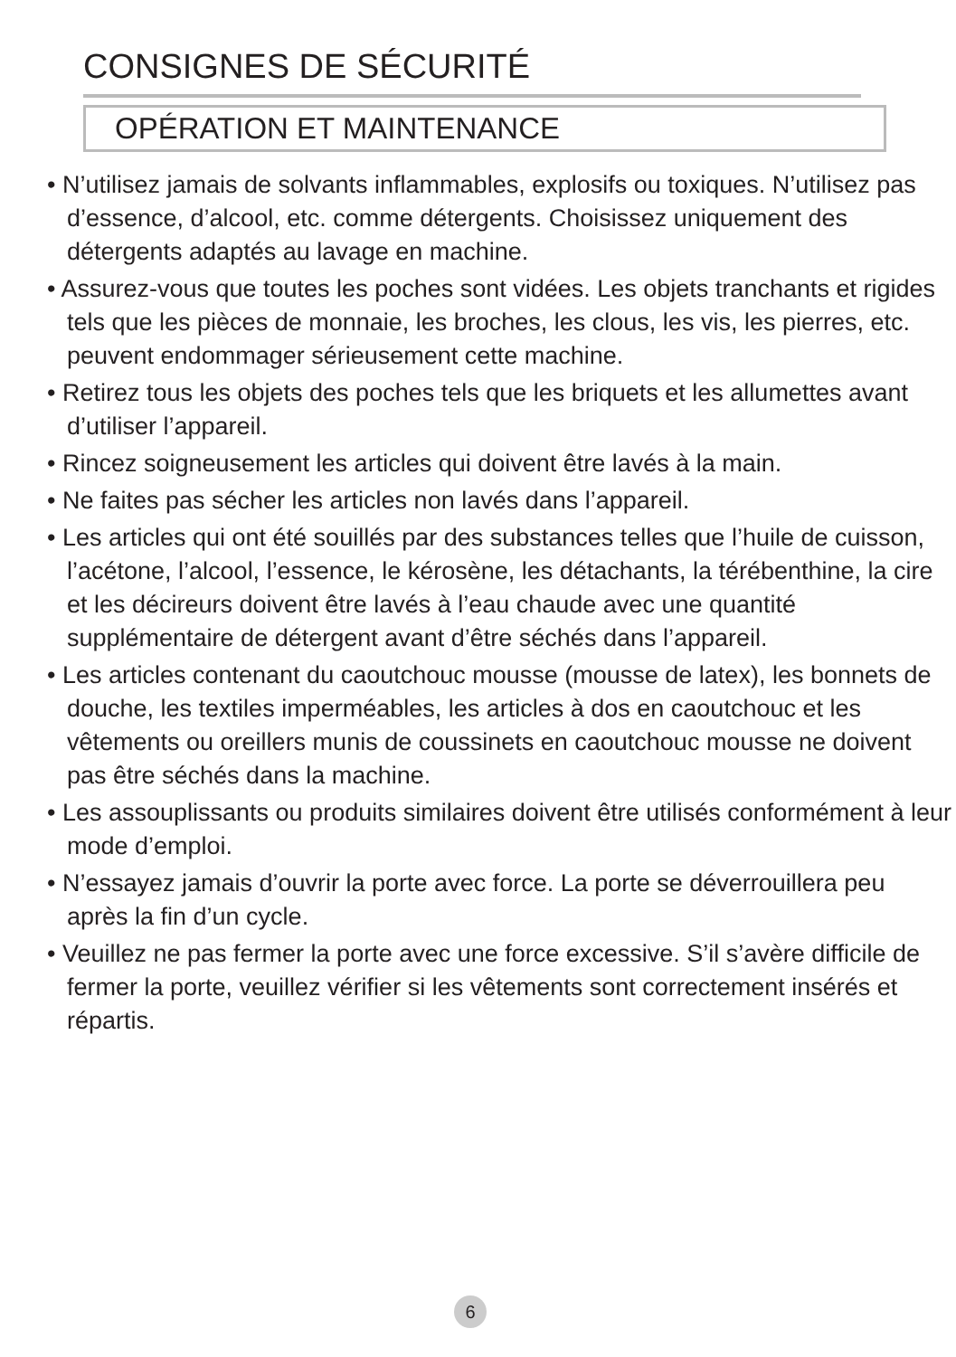CONSIGNES DE SÉCURITÉ
OPÉRATION ET MAINTENANCE
• N’utilisez jamais de solvants inflammables, explosifs ou toxiques. N’utilisez pas d’essence, d’alcool, etc. comme détergents. Choisissez uniquement des détergents adaptés au lavage en machine.
• Assurez-vous que toutes les poches sont vidées. Les objets tranchants et rigides tels que les pièces de monnaie, les broches, les clous, les vis, les pierres, etc. peuvent endommager sérieusement cette machine.
• Retirez tous les objets des poches tels que les briquets et les allumettes avant d’utiliser l’appareil.
• Rincez soigneusement les articles qui doivent être lavés à la main.
• Ne faites pas sécher les articles non lavés dans l’appareil.
• Les articles qui ont été souillés par des substances telles que l’huile de cuisson, l’acétone, l’alcool, l’essence, le kérosène, les détachants, la térébenthine, la cire et les décireurs doivent être lavés à l’eau chaude avec une quantité supplémentaire de détergent avant d’être séchés dans l’appareil.
• Les articles contenant du caoutchouc mousse (mousse de latex), les bonnets de douche, les textiles imperméables, les articles à dos en caoutchouc et les vêtements ou oreillers munis de coussinets en caoutchouc mousse ne doivent pas être séchés dans la machine.
• Les assouplissants ou produits similaires doivent être utilisés conformément à leur mode d’emploi.
• N’essayez jamais d’ouvrir la porte avec force. La porte se déverrouillera peu après la fin d’un cycle.
• Veuillez ne pas fermer la porte avec une force excessive. S’il s’avère difficile de fermer la porte, veuillez vérifier si les vêtements sont correctement insérés et répartis.
6